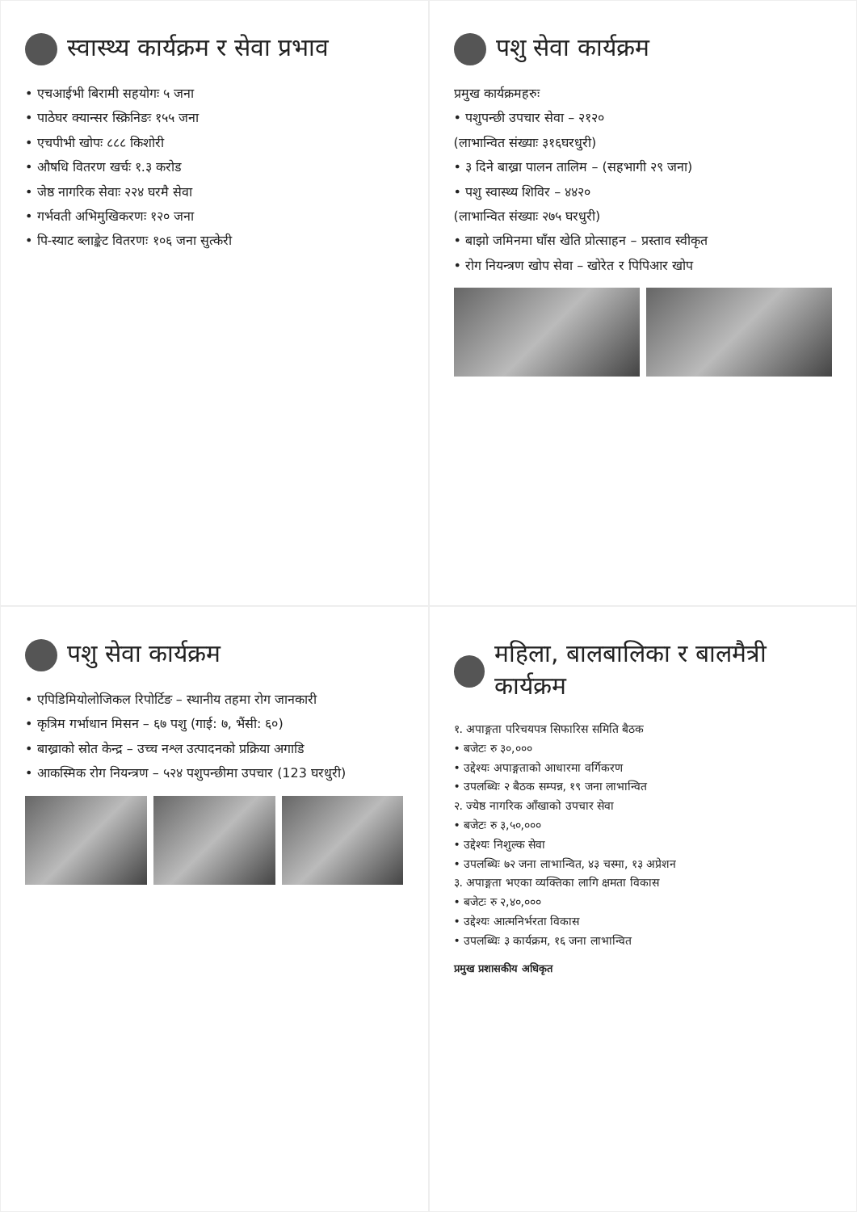स्वास्थ्य कार्यक्रम र सेवा प्रभाव
• एचआईभी बिरामी सहयोगः ५ जना
• पाठेघर क्यान्सर स्क्रिनिङः १५५ जना
• एचपीभी खोपः ८८८ किशोरी
• औषधि वितरण खर्चः १.३ करोड
• जेष्ठ नागरिक सेवाः २२४ घरमै सेवा
• गर्भवती अभिमुखिकरणः १२० जना
• पि-स्याट ब्लाङ्केट वितरणः १०६ जना सुत्केरी
पशु सेवा कार्यक्रम
प्रमुख कार्यक्रमहरुः
• पशुपन्छी उपचार सेवा – २१२०
(लाभान्वित संख्याः ३१६घरधुरी)
• ३ दिने बाख्रा पालन तालिम – (सहभागी २९ जना)
• पशु स्वास्थ्य शिविर – ४४२०
(लाभान्वित संख्याः २७५ घरधुरी)
• बाझो जमिनमा घाँस खेति प्रोत्साहन – प्रस्ताव स्वीकृत
• रोग नियन्त्रण खोप सेवा – खोरेत र पिपिआर खोप
पशु सेवा कार्यक्रम
• एपिडिमियोलोजिकल रिपोर्टिङ – स्थानीय तहमा रोग जानकारी
• कृत्रिम गर्भाधान मिसन – ६७ पशु (गाई: ७, भैंसी: ६०)
• बाख्राको स्रोत केन्द्र – उच्च नश्ल उत्पादनको प्रक्रिया अगाडि
• आकस्मिक रोग नियन्त्रण – ५२४ पशुपन्छीमा उपचार (123 घरधुरी)
महिला, बालबालिका र बालमैत्री कार्यक्रम
१. अपाङ्गता परिचयपत्र सिफारिस समिति बैठक
• बजेटः रु ३०,०००
• उद्देश्यः अपाङ्गताको आधारमा वर्गिकरण
• उपलब्धिः २ बैठक सम्पन्न, १९ जना लाभान्वित
२. ज्येष्ठ नागरिक आँखाको उपचार सेवा
• बजेटः रु ३,५०,०००
• उद्देश्यः निशुल्क सेवा
• उपलब्धिः ७२ जना लाभान्वित, ४३ चस्मा, १३ अप्रेशन
३. अपाङ्गता भएका व्यक्तिका लागि क्षमता विकास
• बजेटः रु २,४०,०००
• उद्देश्यः आत्मनिर्भरता विकास
• उपलब्धिः ३ कार्यक्रम, १६ जना लाभान्वित
प्रमुख प्रशासकीय अधिकृत